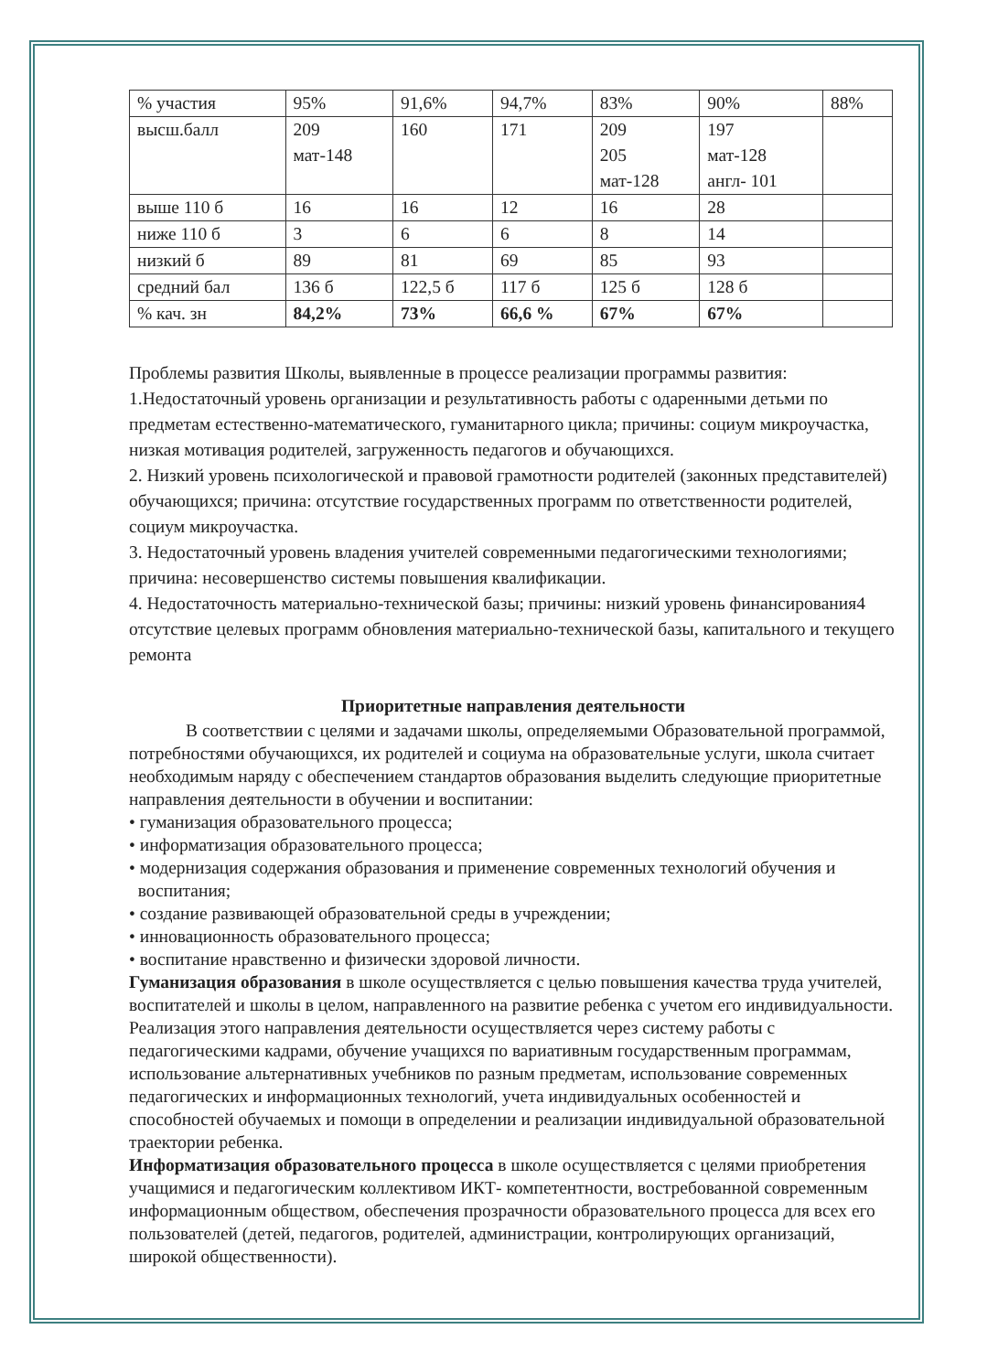| % участия | 95% | 91,6% | 94,7% | 83% | 90% | 88% |
| высш.балл | 209 мат-148 | 160 | 171 | 209 205 мат-128 | 197 мат-128 англ- 101 | |
| выше 110 б | 16 | 16 | 12 | 16 | 28 | |
| ниже 110 б | 3 | 6 | 6 | 8 | 14 | |
| низкий б | 89 | 81 | 69 | 85 | 93 | |
| средний бал | 136 б | 122,5 б | 117 б | 125 б | 128 б | |
| % кач. зн | 84,2% | 73% | 66,6 % | 67% | 67% | |
Проблемы развития Школы, выявленные в процессе реализации программы развития:
1.Недостаточный уровень организации и результативность работы с одаренными детьми по предметам естественно-математического, гуманитарного цикла; причины: социум микроучастка, низкая мотивация родителей, загруженность педагогов и обучающихся.
2. Низкий уровень психологической и правовой грамотности родителей (законных представителей) обучающихся; причина: отсутствие государственных программ по ответственности родителей, социум микроучастка.
3. Недостаточный уровень владения учителей современными педагогическими технологиями; причина: несовершенство системы повышения квалификации.
4. Недостаточность материально-технической базы; причины: низкий уровень финансирования4 отсутствие целевых программ обновления материально-технической базы, капитального и текущего ремонта
Приоритетные направления деятельности
В соответствии с целями и задачами школы, определяемыми Образовательной программой, потребностями обучающихся, их родителей и социума на образовательные услуги, школа считает необходимым наряду с обеспечением стандартов образования выделить следующие приоритетные направления деятельности в обучении и воспитании:
• гуманизация образовательного процесса;
• информатизация образовательного процесса;
• модернизация содержания образования и применение современных технологий обучения и
воспитания;
• создание развивающей образовательной среды в учреждении;
• инновационность образовательного процесса;
• воспитание нравственно и физически здоровой личности.
Гуманизация образования в школе осуществляется с целью повышения качества труда учителей, воспитателей и школы в целом, направленного на развитие ребенка с учетом его индивидуальности. Реализация этого направления деятельности осуществляется через систему работы с педагогическими кадрами, обучение учащихся по вариативным государственным программам, использование альтернативных учебников по разным предметам, использование современных педагогических и информационных технологий, учета индивидуальных особенностей и способностей обучаемых и помощи в определении и реализации индивидуальной образовательной траектории ребенка.
Информатизация образовательного процесса в школе осуществляется с целями приобретения учащимися и педагогическим коллективом ИКТ- компетентности, востребованной современным информационным обществом, обеспечения прозрачности образовательного процесса для всех его пользователей (детей, педагогов, родителей, администрации, контролирующих организаций, широкой общественности).